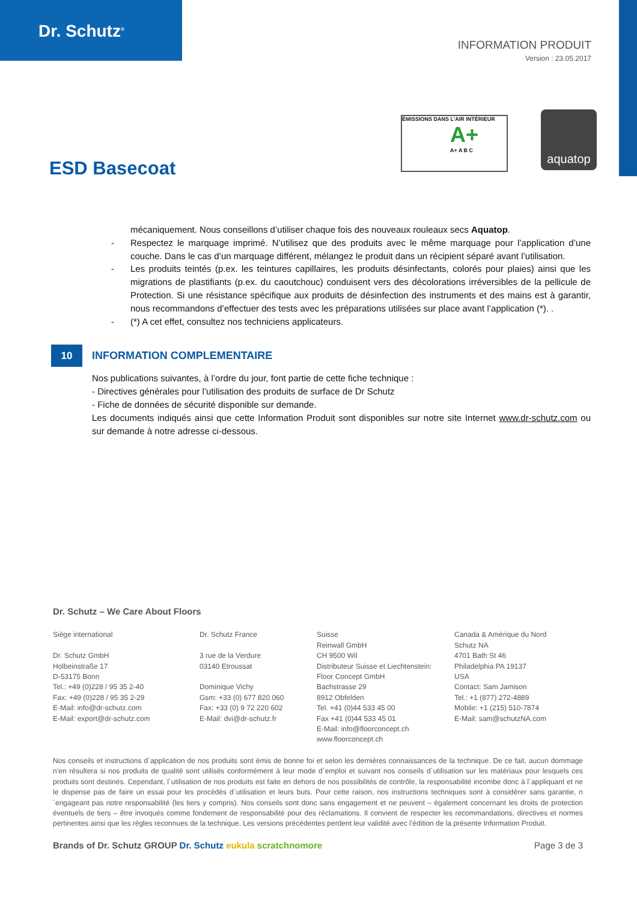Dr. Schutz<sup>®</sup>
INFORMATION PRODUIT
Version : 23.05.2017
ÉMISSIONS DANS L'AIR INTÉRIEUR
A+
A+ A B C
aquatop
ESD Basecoat
mécaniquement. Nous conseillons d’utiliser chaque fois des nouveaux rouleaux secs Aquatop.
- Respectez le marquage imprimé. N’utilisez que des produits avec le même marquage pour l’application d’une couche. Dans le cas d’un marquage différent, mélangez le produit dans un récipient séparé avant l’utilisation.
- Les produits teintés (p.ex. les teintures capillaires, les produits désinfectants, colorés pour plaies) ainsi que les migrations de plastifiants (p.ex. du caoutchouc) conduisent vers des décolorations irréversibles de la pellicule de Protection. Si une résistance spécifique aux produits de désinfection des instruments et des mains est à garantir, nous recommandons d’effectuer des tests avec les préparations utilisées sur place avant l’application (*). .
- (*) A cet effet, consultez nos techniciens applicateurs.
10 INFORMATION COMPLEMENTAIRE
Nos publications suivantes, à l’ordre du jour, font partie de cette fiche technique :
- Directives générales pour l’utilisation des produits de surface de Dr Schutz
- Fiche de données de sécurité disponible sur demande.
Les documents indiqués ainsi que cette Information Produit sont disponibles sur notre site Internet www.dr-schutz.com ou sur demande à notre adresse ci-dessous.
Dr. Schutz – We Care About Floors
Siège international
Dr. Schutz GmbH
Holbeinstraße 17
D-53175 Bonn
Tel.: +49 (0)228 / 95 35 2-40
Fax: +49 (0)228 / 95 35 2-29
E-Mail: info@dr-schutz.com
E-Mail: export@dr-schutz.com
Dr. Schutz France
3 rue de la Verdure
03140 Etroussat
Dominique Vichy
Gsm: +33 (0) 677 820 060
Fax: +33 (0) 9 72 220 602
E-Mail: dvi@dr-schutz.fr
Suisse
Reinwall GmbH
CH 9500 Wil
Distributeur Suisse et Liechtenstein:
Floor Concept GmbH
Bachstrasse 29
8912 Obfelden
Tel. +41 (0)44 533 45 00
Fax +41 (0)44 533 45 01
E-Mail: info@floorconcept.ch
www.floorconcept.ch
Canada & Amérique du Nord
Schutz NA
4701 Bath St 46
Philadelphia PA 19137
USA
Contact: Sam Jamison
Tel.: +1 (877) 272-4889
Mobile: +1 (215) 510-7874
E-Mail: sam@schutzNA.com
Nos conseils et instructions d´application de nos produits sont émis de bonne foi et selon les dernières connaissances de la technique. De ce fait, aucun dommage n’en résultera si nos produits de qualité sont utilisés conformément à leur mode d´emploi et suivant nos conseils d´utilisation sur les matériaux pour lesquels ces produits sont destinés. Cependant, l´utilisation de nos produits est faite en dehors de nos possibilités de contrôle, la responsabilité incombe donc à l´appliquant et ne le dispense pas de faire un essai pour les procédés d´utilisation et leurs buts. Pour cette raison, nos instructions techniques sont à considérer sans garantie, n´engageant pas notre responsabilité (les tiers y compris). Nos conseils sont donc sans engagement et ne peuvent – également concernant les droits de protection éventuels de tiers – être invoqués comme fondement de responsabilité pour des réclamations. Il convient de respecter les recommandations, directives et normes pertinentes ainsi que les règles reconnues de la technique. Les versions précédentes perdent leur validité avec l’édition de la présente Information Produit.
Brands of Dr. Schutz GROUP Dr. Schutz eukula scratchnomore Page 3 de 3